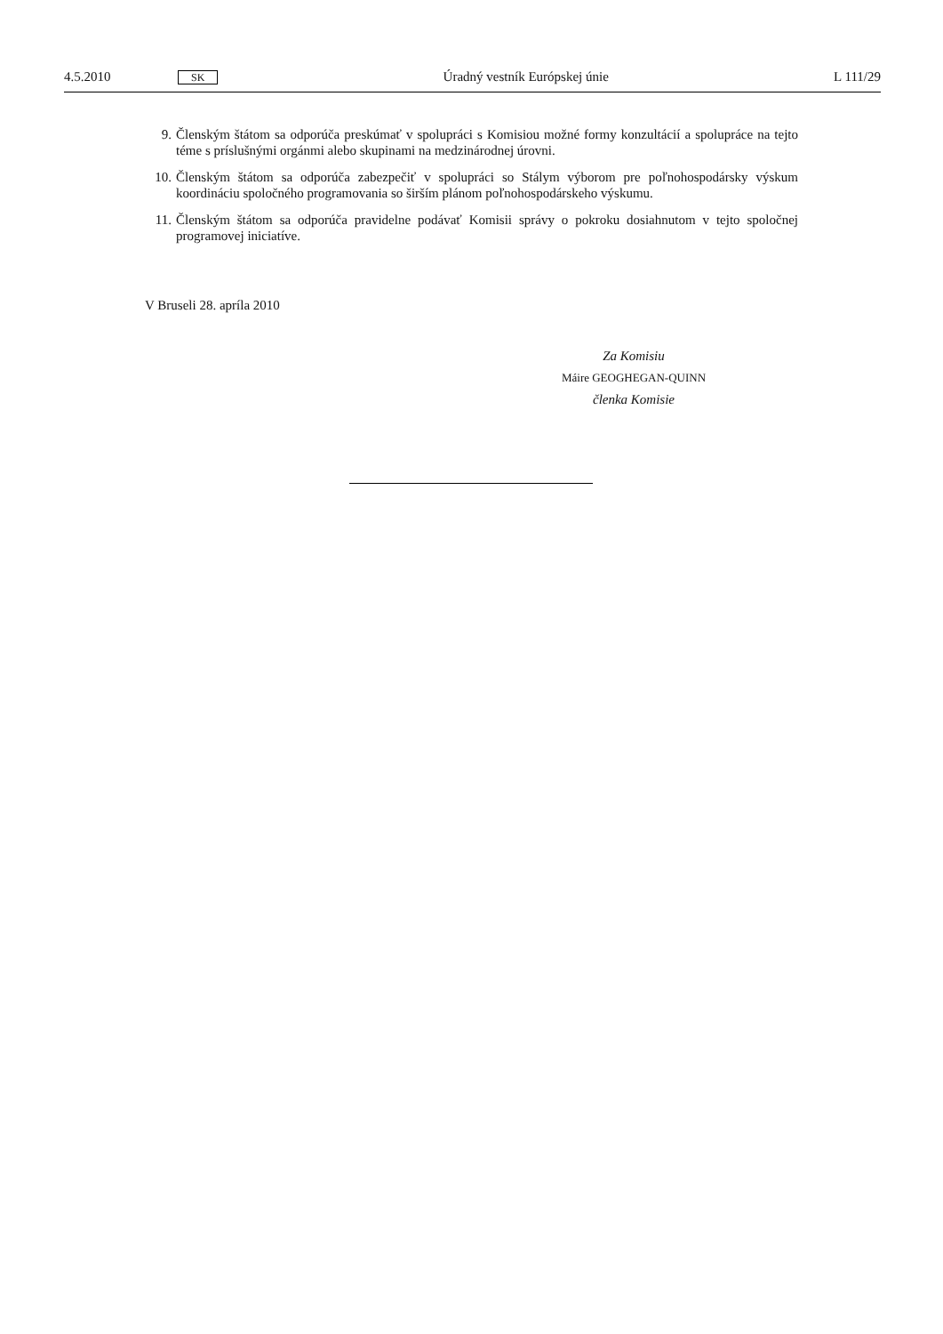4.5.2010 SK Úradný vestník Európskej únie L 111/29
9. Členským štátom sa odporúča preskúmať v spolupráci s Komisiou možné formy konzultácií a spolupráce na tejto téme s príslušnými orgánmi alebo skupinami na medzinárodnej úrovni.
10. Členským štátom sa odporúča zabezpečiť v spolupráci so Stálym výborom pre poľnohospodársky výskum koordináciu spoločného programovania so širším plánom poľnohospodárskeho výskumu.
11. Členským štátom sa odporúča pravidelne podávať Komisii správy o pokroku dosiahnutom v tejto spoločnej programovej iniciatíve.
V Bruseli 28. apríla 2010
Za Komisiu
Máire GEOGHEGAN-QUINN
členka Komisie